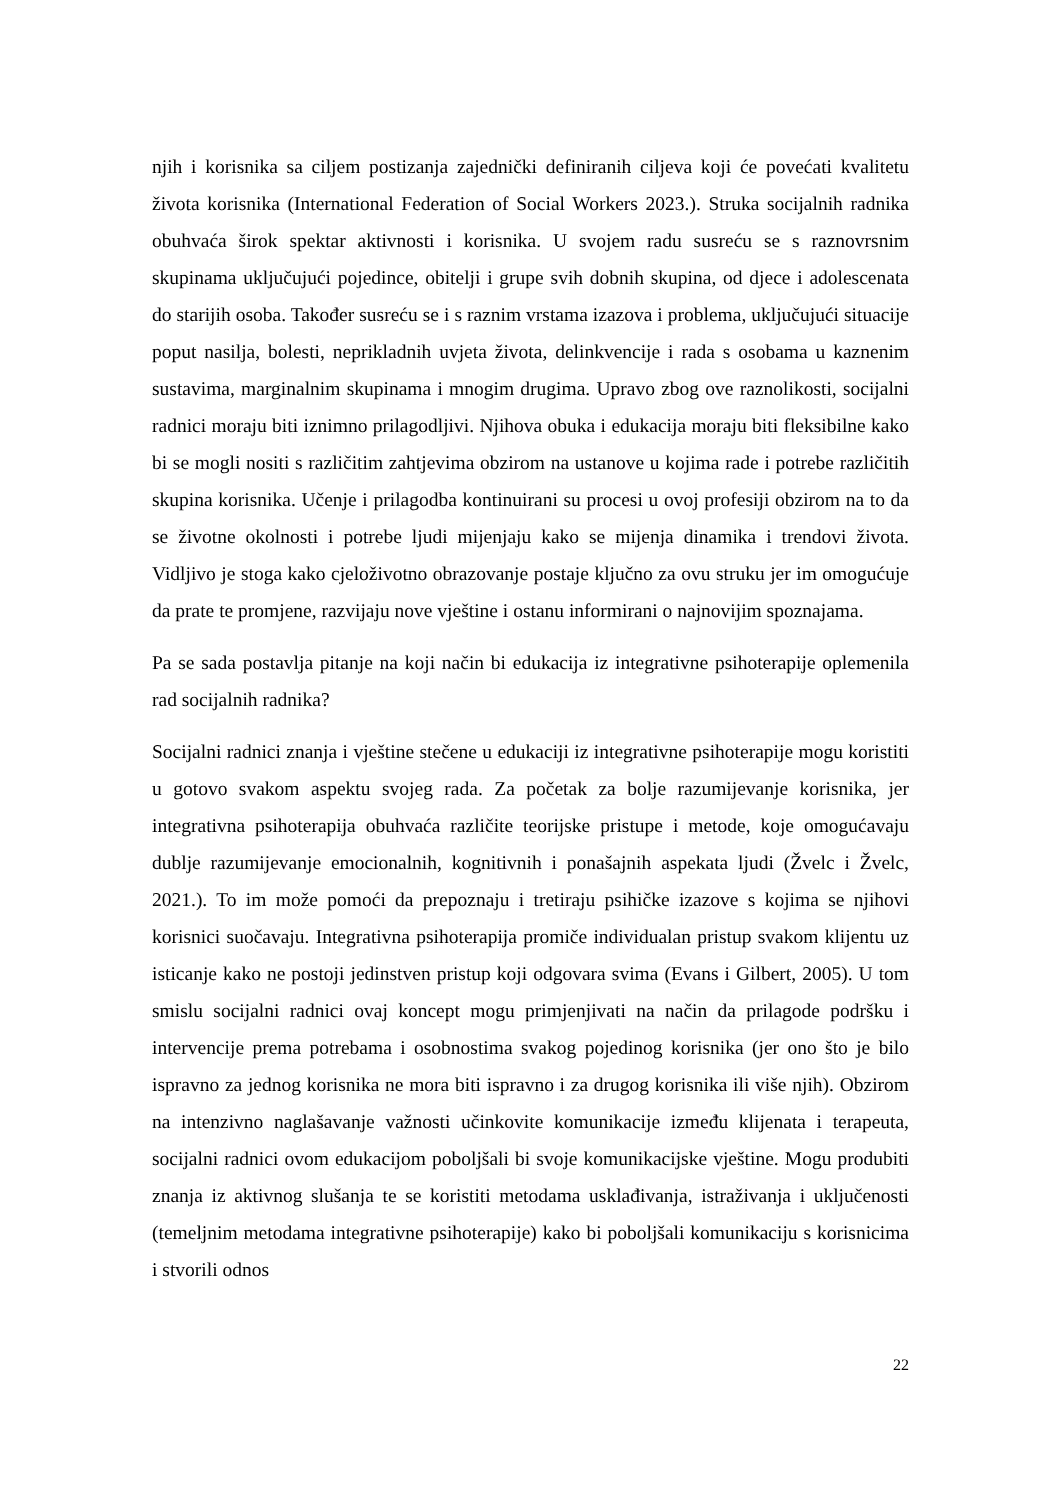njih i korisnika sa ciljem postizanja zajednički definiranih ciljeva koji će povećati kvalitetu života korisnika (International Federation of Social Workers 2023.). Struka socijalnih radnika obuhvaća širok spektar aktivnosti i korisnika. U svojem radu susreću se s raznovrsnim skupinama uključujući pojedince, obitelji i grupe svih dobnih skupina, od djece i adolescenata do starijih osoba. Također susreću se i s raznim vrstama izazova i problema, uključujući situacije poput nasilja, bolesti, neprikladnih uvjeta života, delinkvencije i rada s osobama u kaznenim sustavima, marginalnim skupinama i mnogim drugima. Upravo zbog ove raznolikosti, socijalni radnici moraju biti iznimno prilagodljivi. Njihova obuka i edukacija moraju biti fleksibilne kako bi se mogli nositi s različitim zahtjevima obzirom na ustanove u kojima rade i potrebe različitih skupina korisnika. Učenje i prilagodba kontinuirani su procesi u ovoj profesiji obzirom na to da se životne okolnosti i potrebe ljudi mijenjaju kako se mijenja dinamika i trendovi života. Vidljivo je stoga kako cjeloživotno obrazovanje postaje ključno za ovu struku jer im omogućuje da prate te promjene, razvijaju nove vještine i ostanu informirani o najnovijim spoznajama.
Pa se sada postavlja pitanje na koji način bi edukacija iz integrativne psihoterapije oplemenila rad socijalnih radnika?
Socijalni radnici znanja i vještine stečene u edukaciji iz integrativne psihoterapije mogu koristiti u gotovo svakom aspektu svojeg rada. Za početak za bolje razumijevanje korisnika, jer integrativna psihoterapija obuhvaća različite teorijske pristupe i metode, koje omogućavaju dublje razumijevanje emocionalnih, kognitivnih i ponašajnih aspekata ljudi (Žvelc i Žvelc, 2021.). To im može pomoći da prepoznaju i tretiraju psihičke izazove s kojima se njihovi korisnici suočavaju. Integrativna psihoterapija promiče individualan pristup svakom klijentu uz isticanje kako ne postoji jedinstven pristup koji odgovara svima (Evans i Gilbert, 2005). U tom smislu socijalni radnici ovaj koncept mogu primjenjivati na način da prilagode podršku i intervencije prema potrebama i osobnostima svakog pojedinog korisnika (jer ono što je bilo ispravno za jednog korisnika ne mora biti ispravno i za drugog korisnika ili više njih). Obzirom na intenzivno naglašavanje važnosti učinkovite komunikacije između klijenata i terapeuta, socijalni radnici ovom edukacijom poboljšali bi svoje komunikacijske vještine. Mogu produbiti znanja iz aktivnog slušanja te se koristiti metodama usklađivanja, istraživanja i uključenosti (temeljnim metodama integrativne psihoterapije) kako bi poboljšali komunikaciju s korisnicima i stvorili odnos
22